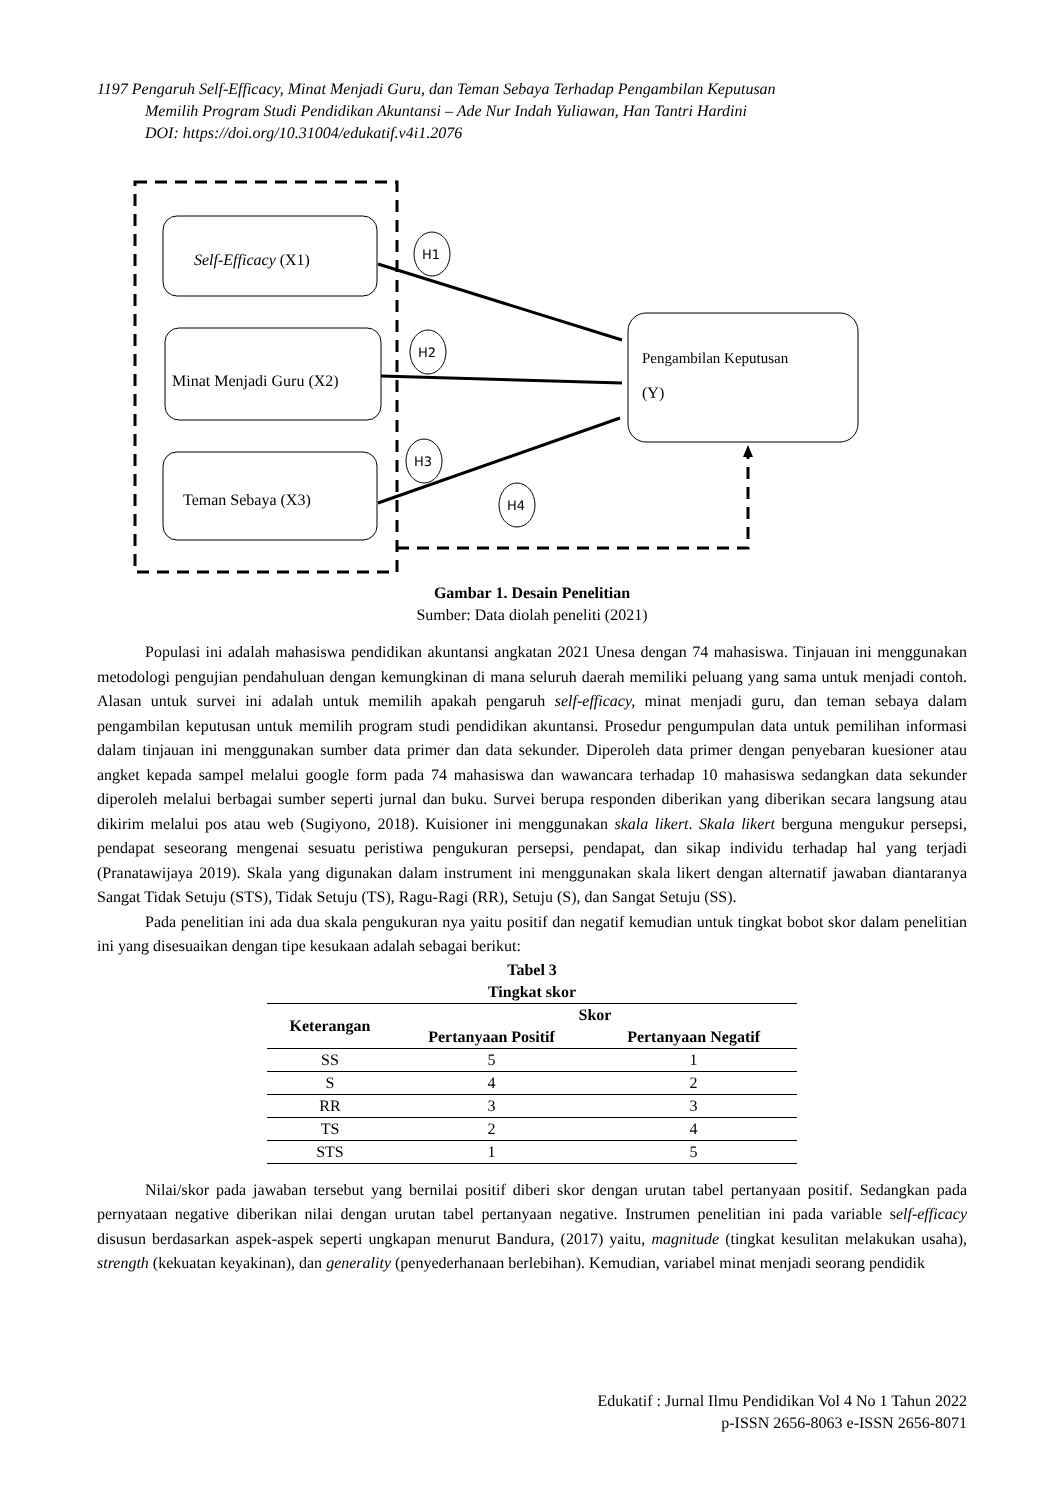1197 Pengaruh Self-Efficacy, Minat Menjadi Guru, dan Teman Sebaya Terhadap Pengambilan Keputusan
Memilih Program Studi Pendidikan Akuntansi – Ade Nur Indah Yuliawan, Han Tantri Hardini
DOI: https://doi.org/10.31004/edukatif.v4i1.2076
Self-Efficacy (X1)
Minat Menjadi Guru (X2)
Teman Sebaya (X3)
Pengambilan Keputusan
(Y)
H1
H2
H3
H4
Gambar 1. Desain Penelitian
Sumber: Data diolah peneliti (2021)
Populasi ini adalah mahasiswa pendidikan akuntansi angkatan 2021 Unesa dengan 74 mahasiswa. Tinjauan ini menggunakan metodologi pengujian pendahuluan dengan kemungkinan di mana seluruh daerah memiliki peluang yang sama untuk menjadi contoh. Alasan untuk survei ini adalah untuk memilih apakah pengaruh self-efficacy, minat menjadi guru, dan teman sebaya dalam pengambilan keputusan untuk memilih program studi pendidikan akuntansi. Prosedur pengumpulan data untuk pemilihan informasi dalam tinjauan ini menggunakan sumber data primer dan data sekunder. Diperoleh data primer dengan penyebaran kuesioner atau angket kepada sampel melalui google form pada 74 mahasiswa dan wawancara terhadap 10 mahasiswa sedangkan data sekunder diperoleh melalui berbagai sumber seperti jurnal dan buku. Survei berupa responden diberikan yang diberikan secara langsung atau dikirim melalui pos atau web (Sugiyono, 2018). Kuisioner ini menggunakan skala likert. Skala likert berguna mengukur persepsi, pendapat seseorang mengenai sesuatu peristiwa pengukuran persepsi, pendapat, dan sikap individu terhadap hal yang terjadi (Pranatawijaya 2019). Skala yang digunakan dalam instrument ini menggunakan skala likert dengan alternatif jawaban diantaranya Sangat Tidak Setuju (STS), Tidak Setuju (TS), Ragu-Ragi (RR), Setuju (S), dan Sangat Setuju (SS).
Pada penelitian ini ada dua skala pengukuran nya yaitu positif dan negatif kemudian untuk tingkat bobot skor dalam penelitian ini yang disesuaikan dengan tipe kesukaan adalah sebagai berikut:
Tabel 3
Tingkat skor
| Keterangan | Skor | |
| --- | --- | --- |
| | Pertanyaan Positif | Pertanyaan Negatif |
| SS | 5 | 1 |
| S | 4 | 2 |
| RR | 3 | 3 |
| TS | 2 | 4 |
| STS | 1 | 5 |
Nilai/skor pada jawaban tersebut yang bernilai positif diberi skor dengan urutan tabel pertanyaan positif. Sedangkan pada pernyataan negative diberikan nilai dengan urutan tabel pertanyaan negative. Instrumen penelitian ini pada variable self-efficacy disusun berdasarkan aspek-aspek seperti ungkapan menurut Bandura, (2017) yaitu, magnitude (tingkat kesulitan melakukan usaha), strength (kekuatan keyakinan), dan generality (penyederhanaan berlebihan). Kemudian, variabel minat menjadi seorang pendidik
Edukatif : Jurnal Ilmu Pendidikan Vol 4 No 1 Tahun 2022
p-ISSN 2656-8063 e-ISSN 2656-8071